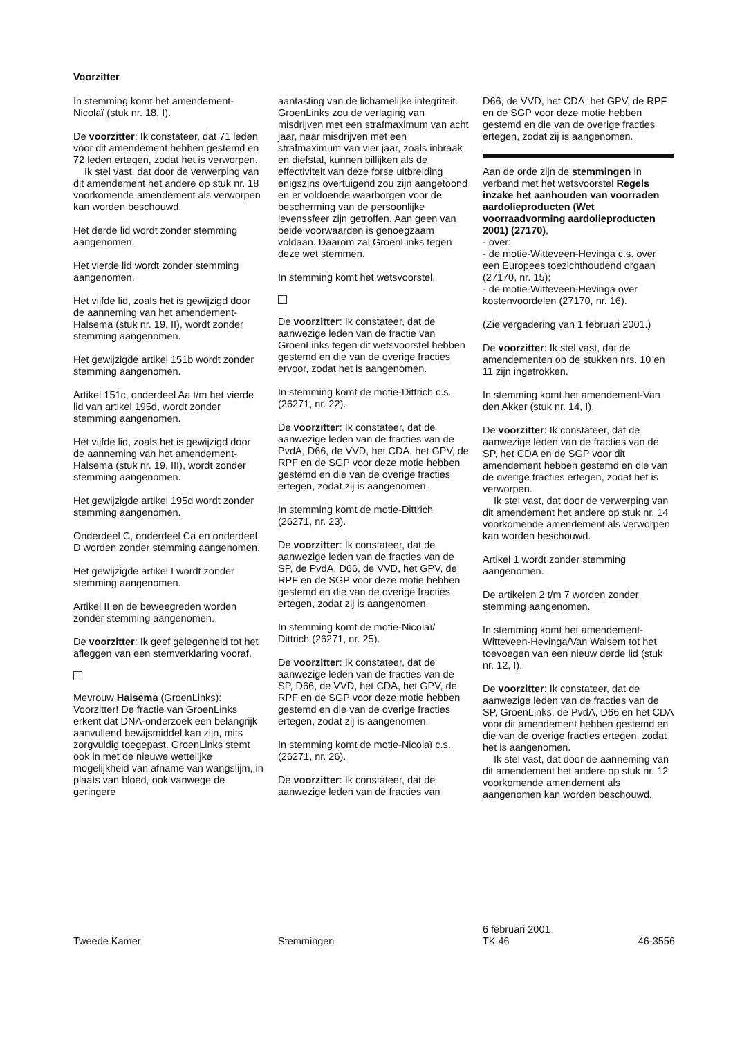Voorzitter
In stemming komt het amendement-Nicolaï (stuk nr. 18, I).
De voorzitter: Ik constateer, dat 71 leden voor dit amendement hebben gestemd en 72 leden ertegen, zodat het is verworpen.
Ik stel vast, dat door de verwerping van dit amendement het andere op stuk nr. 18 voorkomende amendement als verworpen kan worden beschouwd.
Het derde lid wordt zonder stemming aangenomen.
Het vierde lid wordt zonder stemming aangenomen.
Het vijfde lid, zoals het is gewijzigd door de aanneming van het amendement-Halsema (stuk nr. 19, II), wordt zonder stemming aangenomen.
Het gewijzigde artikel 151b wordt zonder stemming aangenomen.
Artikel 151c, onderdeel Aa t/m het vierde lid van artikel 195d, wordt zonder stemming aangenomen.
Het vijfde lid, zoals het is gewijzigd door de aanneming van het amendement-Halsema (stuk nr. 19, III), wordt zonder stemming aangenomen.
Het gewijzigde artikel 195d wordt zonder stemming aangenomen.
Onderdeel C, onderdeel Ca en onderdeel D worden zonder stemming aangenomen.
Het gewijzigde artikel I wordt zonder stemming aangenomen.
Artikel II en de beweegreden worden zonder stemming aangenomen.
De voorzitter: Ik geef gelegenheid tot het afleggen van een stemverklaring vooraf.
Mevrouw Halsema (GroenLinks): Voorzitter! De fractie van GroenLinks erkent dat DNA-onderzoek een belangrijk aanvullend bewijsmiddel kan zijn, mits zorgvuldig toegepast. GroenLinks stemt ook in met de nieuwe wettelijke mogelijkheid van afname van wangslijm, in plaats van bloed, ook vanwege de geringere
aantasting van de lichamelijke integriteit. GroenLinks zou de verlaging van misdrijven met een strafmaximum van acht jaar, naar misdrijven met een strafmaximum van vier jaar, zoals inbraak en diefstal, kunnen billijken als de effectiviteit van deze forse uitbreiding enigszins overtuigend zou zijn aangetoond en er voldoende waarborgen voor de bescherming van de persoonlijke levenssfeer zijn getroffen. Aan geen van beide voorwaarden is genoegzaam voldaan. Daarom zal GroenLinks tegen deze wet stemmen.
In stemming komt het wetsvoorstel.
De voorzitter: Ik constateer, dat de aanwezige leden van de fractie van GroenLinks tegen dit wetsvoorstel hebben gestemd en die van de overige fracties ervoor, zodat het is aangenomen.
In stemming komt de motie-Dittrich c.s. (26271, nr. 22).
De voorzitter: Ik constateer, dat de aanwezige leden van de fracties van de PvdA, D66, de VVD, het CDA, het GPV, de RPF en de SGP voor deze motie hebben gestemd en die van de overige fracties ertegen, zodat zij is aangenomen.
In stemming komt de motie-Dittrich (26271, nr. 23).
De voorzitter: Ik constateer, dat de aanwezige leden van de fracties van de SP, de PvdA, D66, de VVD, het GPV, de RPF en de SGP voor deze motie hebben gestemd en die van de overige fracties ertegen, zodat zij is aangenomen.
In stemming komt de motie-Nicolaï/ Dittrich (26271, nr. 25).
De voorzitter: Ik constateer, dat de aanwezige leden van de fracties van de SP, D66, de VVD, het CDA, het GPV, de RPF en de SGP voor deze motie hebben gestemd en die van de overige fracties ertegen, zodat zij is aangenomen.
In stemming komt de motie-Nicolaï c.s. (26271, nr. 26).
De voorzitter: Ik constateer, dat de aanwezige leden van de fracties van
D66, de VVD, het CDA, het GPV, de RPF en de SGP voor deze motie hebben gestemd en die van de overige fracties ertegen, zodat zij is aangenomen.
Aan de orde zijn de stemmingen in verband met het wetsvoorstel Regels inzake het aanhouden van voorraden aardolieproducten (Wet voorraadvorming aardolieproducten 2001) (27170),
- over:
- de motie-Witteveen-Hevinga c.s. over een Europees toezichthoudend orgaan (27170, nr. 15);
- de motie-Witteveen-Hevinga over kostenvoordelen (27170, nr. 16).
(Zie vergadering van 1 februari 2001.)
De voorzitter: Ik stel vast, dat de amendementen op de stukken nrs. 10 en 11 zijn ingetrokken.
In stemming komt het amendement-Van den Akker (stuk nr. 14, I).
De voorzitter: Ik constateer, dat de aanwezige leden van de fracties van de SP, het CDA en de SGP voor dit amendement hebben gestemd en die van de overige fracties ertegen, zodat het is verworpen.
Ik stel vast, dat door de verwerping van dit amendement het andere op stuk nr. 14 voorkomende amendement als verworpen kan worden beschouwd.
Artikel 1 wordt zonder stemming aangenomen.
De artikelen 2 t/m 7 worden zonder stemming aangenomen.
In stemming komt het amendement-Witteveen-Hevinga/Van Walsem tot het toevoegen van een nieuw derde lid (stuk nr. 12, I).
De voorzitter: Ik constateer, dat de aanwezige leden van de fracties van de SP, GroenLinks, de PvdA, D66 en het CDA voor dit amendement hebben gestemd en die van de overige fracties ertegen, zodat het is aangenomen.
Ik stel vast, dat door de aanneming van dit amendement het andere op stuk nr. 12 voorkomende amendement als aangenomen kan worden beschouwd.
Tweede Kamer Stemmingen
6 februari 2001
TK 46
46-3556